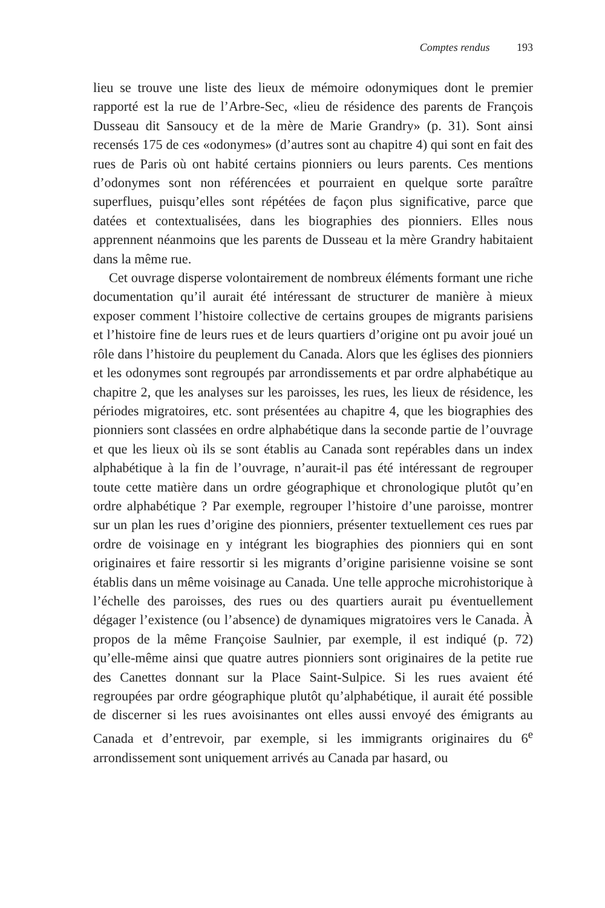Comptes rendus 193
lieu se trouve une liste des lieux de mémoire odonymiques dont le premier rapporté est la rue de l’Arbre-Sec, «lieu de résidence des parents de François Dusseau dit Sansoucy et de la mère de Marie Grandry» (p. 31). Sont ainsi recensés 175 de ces «odonymes» (d’autres sont au chapitre 4) qui sont en fait des rues de Paris où ont habité certains pionniers ou leurs parents. Ces mentions d’odonymes sont non référencées et pourraient en quelque sorte paraître superflues, puisqu’elles sont répétées de façon plus significative, parce que datées et contextualisées, dans les biographies des pionniers. Elles nous apprennent néanmoins que les parents de Dusseau et la mère Grandry habitaient dans la même rue.
Cet ouvrage disperse volontairement de nombreux éléments formant une riche documentation qu’il aurait été intéressant de structurer de manière à mieux exposer comment l’histoire collective de certains groupes de migrants parisiens et l’histoire fine de leurs rues et de leurs quartiers d’origine ont pu avoir joué un rôle dans l’histoire du peuplement du Canada. Alors que les églises des pionniers et les odonymes sont regroupés par arrondissements et par ordre alphabétique au chapitre 2, que les analyses sur les paroisses, les rues, les lieux de résidence, les périodes migratoires, etc. sont présentées au chapitre 4, que les biographies des pionniers sont classées en ordre alphabétique dans la seconde partie de l’ouvrage et que les lieux où ils se sont établis au Canada sont repérables dans un index alphabétique à la fin de l’ouvrage, n’aurait-il pas été intéressant de regrouper toute cette matière dans un ordre géographique et chronologique plutôt qu’en ordre alphabétique ? Par exemple, regrouper l’histoire d’une paroisse, montrer sur un plan les rues d’origine des pionniers, présenter textuellement ces rues par ordre de voisinage en y intégrant les biographies des pionniers qui en sont originaires et faire ressortir si les migrants d’origine parisienne voisine se sont établis dans un même voisinage au Canada. Une telle approche microhistorique à l’échelle des paroisses, des rues ou des quartiers aurait pu éventuellement dégager l’existence (ou l’absence) de dynamiques migratoires vers le Canada. À propos de la même Françoise Saulnier, par exemple, il est indiqué (p. 72) qu’elle-même ainsi que quatre autres pionniers sont originaires de la petite rue des Canettes donnant sur la Place Saint-Sulpice. Si les rues avaient été regroupées par ordre géographique plutôt qu’alphabétique, il aurait été possible de discerner si les rues avoisinantes ont elles aussi envoyé des émigrants au Canada et d’entrevoir, par exemple, si les immigrants originaires du 6<sup>e</sup> arrondissement sont uniquement arrivés au Canada par hasard, ou